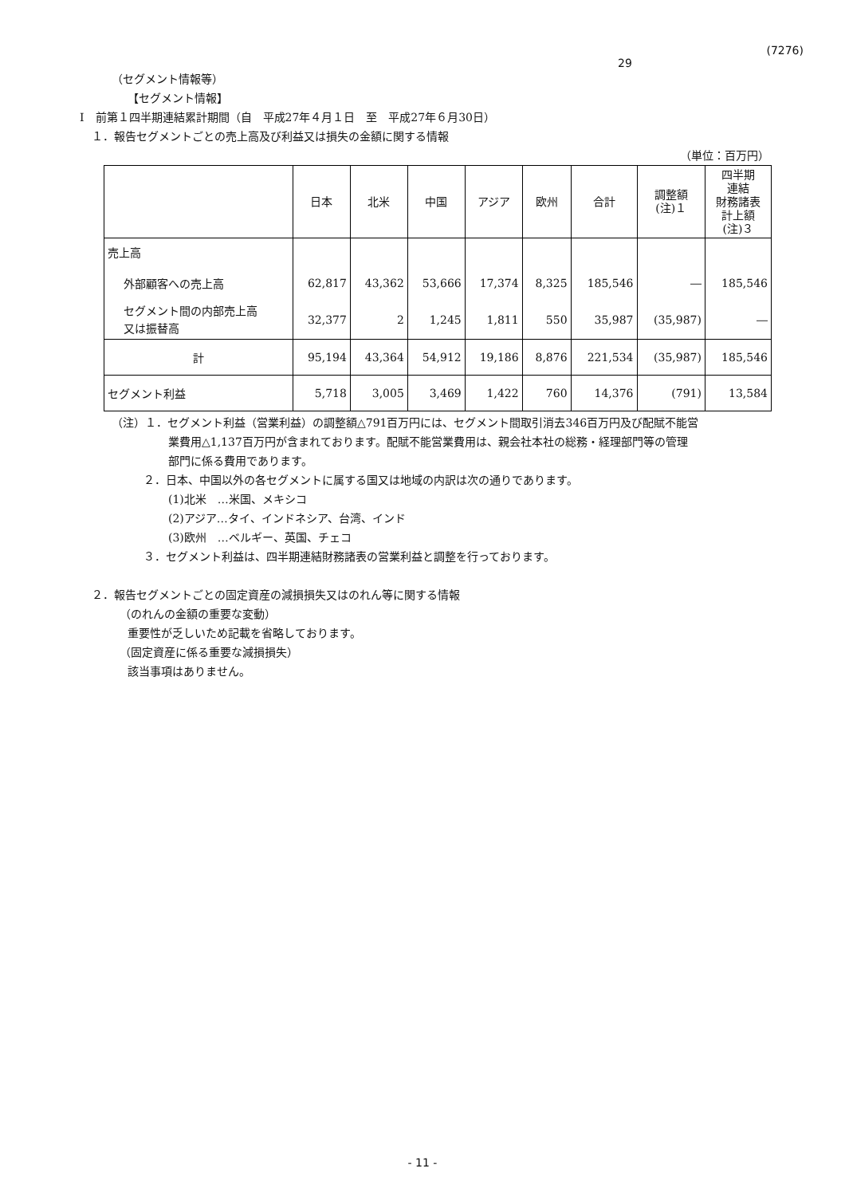(7276)
29
（セグメント情報等）
【セグメント情報】
Ⅰ　前第１四半期連結累計期間（自　平成27年４月１日　至　平成27年６月30日）
１．報告セグメントごとの売上高及び利益又は損失の金額に関する情報
（単位：百万円）
| | 日本 | 北米 | 中国 | アジア | 欧州 | 合計 | 調整額 (注)１ | 四半期 連結 財務諸表 計上額 (注)３ |
| --- | --- | --- | --- | --- | --- | --- | --- | --- |
| 売上高 | | | | | | | | |
| 外部顧客への売上高 | 62,817 | 43,362 | 53,666 | 17,374 | 8,325 | 185,546 | ― | 185,546 |
| セグメント間の内部売上高 又は振替高 | 32,377 | 2 | 1,245 | 1,811 | 550 | 35,987 | (35,987) | ― |
| 計 | 95,194 | 43,364 | 54,912 | 19,186 | 8,876 | 221,534 | (35,987) | 185,546 |
| セグメント利益 | 5,718 | 3,005 | 3,469 | 1,422 | 760 | 14,376 | (791) | 13,584 |
（注）１．セグメント利益（営業利益）の調整額△791百万円には、セグメント間取引消去346百万円及び配賦不能営
業費用△1,137百万円が含まれております。配賦不能営業費用は、親会社本社の総務・経理部門等の管理
部門に係る費用であります。
２．日本、中国以外の各セグメントに属する国又は地域の内訳は次の通りであります。
(1)北米　…米国、メキシコ
(2)アジア…タイ、インドネシア、台湾、インド
(3)欧州　…ベルギー、英国、チェコ
３．セグメント利益は、四半期連結財務諸表の営業利益と調整を行っております。
２．報告セグメントごとの固定資産の減損損失又はのれん等に関する情報
（のれんの金額の重要な変動）
重要性が乏しいため記載を省略しております。
（固定資産に係る重要な減損損失）
該当事項はありません。
- 11 -